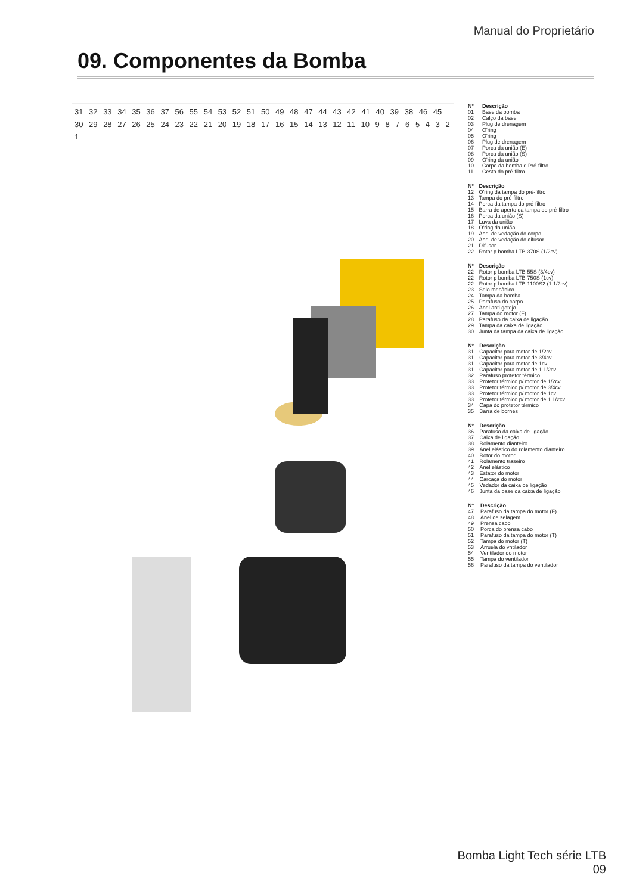Manual do Proprietário
09. Componentes da Bomba
31 32 33 34 35 36 37 56 55 54 53 52 51 50 49 48 47 44 43 42 41 40 39 38 46 45 30 29 28 27 26 25 24 23 22 21 20 19 18 17 16 15 14 13 12 11 10 9 8 7 6 5 4 3 2 1
| Nº | Descrição |
| --- | --- |
| 01 | Base da bomba |
| 02 | Calço da base |
| 03 | Plug de drenagem |
| 04 | O'ring |
| 05 | O'ring |
| 06 | Plug de drenagem |
| 07 | Porca da união (E) |
| 08 | Porca da união (S) |
| 09 | O'ring da união |
| 10 | Corpo da bomba e Pré-filtro |
| 11 | Cesto do pré-filtro |
| Nº | Descrição |
| --- | --- |
| 12 | O'ring da tampa do pré-filtro |
| 13 | Tampa do pré-filtro |
| 14 | Porca da tampa do pré-filtro |
| 15 | Barra de aperto da tampa do pré-filtro |
| 16 | Porca da união (S) |
| 17 | Luva da união |
| 18 | O'ring da união |
| 19 | Anel de vedação do corpo |
| 20 | Anel de vedação do difusor |
| 21 | Difusor |
| 22 | Rotor p bomba LTB-370S (1/2cv) |
| Nº | Descrição |
| --- | --- |
| 22 | Rotor p bomba LTB-55S (3/4cv) |
| 22 | Rotor p bomba LTB-750S (1cv) |
| 22 | Rotor p bomba LTB-1100S2 (1.1/2cv) |
| 23 | Selo mecânico |
| 24 | Tampa da bomba |
| 25 | Parafuso do corpo |
| 26 | Anel anti gotejo |
| 27 | Tampa do motor (F) |
| 28 | Parafuso da caixa de ligação |
| 29 | Tampa da caixa de ligação |
| 30 | Junta da tampa da caixa de ligação |
| Nº | Descrição |
| --- | --- |
| 31 | Capacitor para motor de 1/2cv |
| 31 | Capacitor para motor de 3/4cv |
| 31 | Capacitor para motor de 1cv |
| 31 | Capacitor para motor de 1.1/2cv |
| 32 | Parafuso protetor térmico |
| 33 | Protetor térmico p/ motor de 1/2cv |
| 33 | Protetor térmico p/ motor de 3/4cv |
| 33 | Protetor térmico p/ motor de 1cv |
| 33 | Protetor térmico p/ motor de 1.1/2cv |
| 34 | Capa do protetor térmico |
| 35 | Barra de bornes |
| Nº | Descrição |
| --- | --- |
| 36 | Parafuso da caixa de ligação |
| 37 | Caixa de ligação |
| 38 | Rolamento dianteiro |
| 39 | Anel elástico do rolamento dianteiro |
| 40 | Rotor do motor |
| 41 | Rolamento traseiro |
| 42 | Anel elástico |
| 43 | Estator do motor |
| 44 | Carcaça do motor |
| 45 | Vedador da caixa de ligação |
| 46 | Junta da base da caixa de ligação |
| Nº | Descrição |
| --- | --- |
| 47 | Parafuso da tampa do motor (F) |
| 48 | Anel de selagem |
| 49 | Prensa cabo |
| 50 | Porca do prensa cabo |
| 51 | Parafuso da tampa do motor (T) |
| 52 | Tampa do motor (T) |
| 53 | Arruela do vntilador |
| 54 | Ventilador do motor |
| 55 | Tampa do ventilador |
| 56 | Parafuso da tampa do ventilador |
Bomba Light Tech série LTB
09